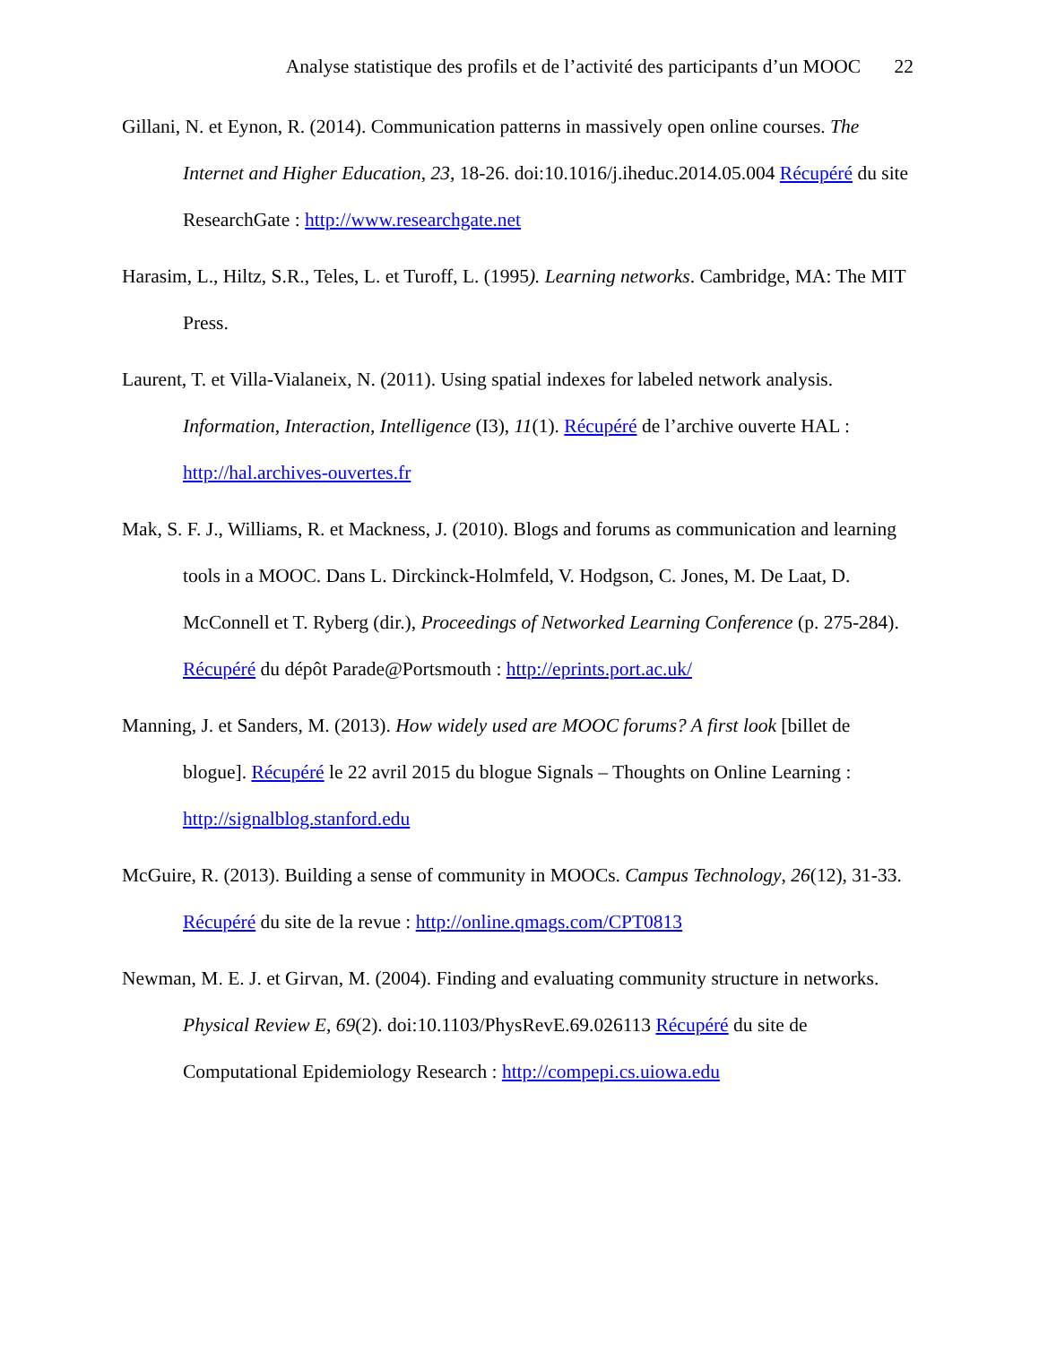Analyse statistique des profils et de l’activité des participants d’un MOOC 22
Gillani, N. et Eynon, R. (2014). Communication patterns in massively open online courses. The Internet and Higher Education, 23, 18-26. doi:10.1016/j.iheduc.2014.05.004 Récupéré du site ResearchGate : http://www.researchgate.net
Harasim, L., Hiltz, S.R., Teles, L. et Turoff, L. (1995). Learning networks. Cambridge, MA: The MIT Press.
Laurent, T. et Villa-Vialaneix, N. (2011). Using spatial indexes for labeled network analysis. Information, Interaction, Intelligence (I3), 11(1). Récupéré de l’archive ouverte HAL : http://hal.archives-ouvertes.fr
Mak, S. F. J., Williams, R. et Mackness, J. (2010). Blogs and forums as communication and learning tools in a MOOC. Dans L. Dirckinck-Holmfeld, V. Hodgson, C. Jones, M. De Laat, D. McConnell et T. Ryberg (dir.), Proceedings of Networked Learning Conference (p. 275-284). Récupéré du dépôt Parade@Portsmouth : http://eprints.port.ac.uk/
Manning, J. et Sanders, M. (2013). How widely used are MOOC forums? A first look [billet de blogue]. Récupéré le 22 avril 2015 du blogue Signals – Thoughts on Online Learning : http://signalblog.stanford.edu
McGuire, R. (2013). Building a sense of community in MOOCs. Campus Technology, 26(12), 31-33. Récupéré du site de la revue : http://online.qmags.com/CPT0813
Newman, M. E. J. et Girvan, M. (2004). Finding and evaluating community structure in networks. Physical Review E, 69(2). doi:10.1103/PhysRevE.69.026113 Récupéré du site de Computational Epidemiology Research : http://compepi.cs.uiowa.edu